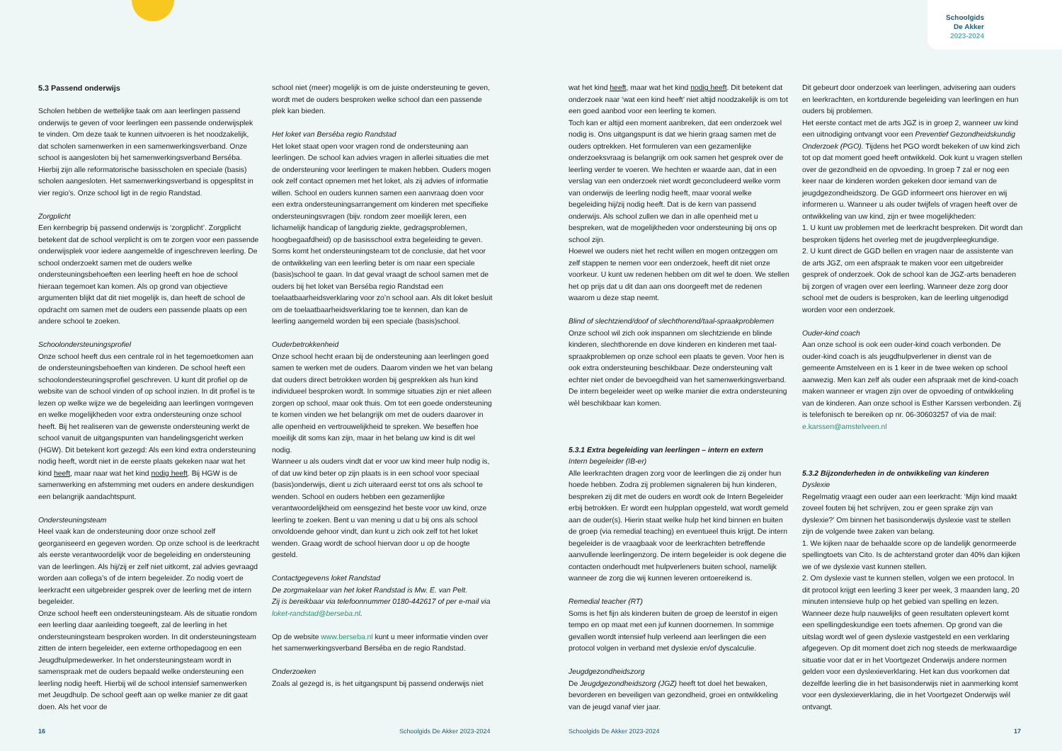Schoolgids
De Akker
2023-2024
5.3 Passend onderwijs
Scholen hebben de wettelijke taak om aan leerlingen passend onderwijs te geven of voor leerlingen een passende onderwijsplek te vinden. Om deze taak te kunnen uitvoeren is het noodzakelijk, dat scholen samenwerken in een samenwerkingsverband. Onze school is aangesloten bij het samenwerkingsverband Berséba. Hierbij zijn alle reformatorische basisscholen en speciale (basis) scholen aangesloten. Het samenwerkingsverband is opgesplitst in vier regio’s. Onze school ligt in de regio Randstad.
Zorgplicht
Een kernbegrip bij passend onderwijs is ‘zorgplicht’. Zorgplicht betekent dat de school verplicht is om te zorgen voor een passende onderwijsplek voor iedere aangemelde of ingeschreven leerling. De school onderzoekt samen met de ouders welke ondersteuningsbehoeften een leerling heeft en hoe de school hieraan tegemoet kan komen. Als op grond van objectieve argumenten blijkt dat dit niet mogelijk is, dan heeft de school de opdracht om samen met de ouders een passende plaats op een andere school te zoeken.
Schoolondersteuningsprofiel
Onze school heeft dus een centrale rol in het tegemoetkomen aan de ondersteuningsbehoeften van kinderen. De school heeft een schoolondersteuningsprofiel geschreven. U kunt dit profiel op de website van de school vinden of op school inzien. In dit profiel is te lezen op welke wijze we de begeleiding aan leerlingen vormgeven en welke mogelijkheden voor extra ondersteuning onze school heeft. Bij het realiseren van de gewenste ondersteuning werkt de school vanuit de uitgangspunten van handelingsgericht werken (HGW). Dit betekent kort gezegd: Als een kind extra ondersteuning nodig heeft, wordt niet in de eerste plaats gekeken naar wat het kind heeft, maar naar wat het kind nodig heeft. Bij HGW is de samenwerking en afstemming met ouders en andere deskundigen een belangrijk aandachtspunt.
Ondersteuningsteam
Heel vaak kan de ondersteuning door onze school zelf georganiseerd en gegeven worden. Op onze school is de leerkracht als eerste verantwoordelijk voor de begeleiding en ondersteuning van de leerlingen. Als hij/zij er zelf niet uitkomt, zal advies gevraagd worden aan collega’s of de intern begeleider. Zo nodig voert de leerkracht een uitgebreider gesprek over de leerling met de intern begeleider.
Onze school heeft een ondersteuningsteam. Als de situatie rondom een leerling daar aanleiding toegeeft, zal de leerling in het ondersteuningsteam besproken worden. In dit ondersteuningsteam zitten de intern begeleider, een externe orthopedagoog en een Jeugdhulpmedewerker. In het ondersteuningsteam wordt in samenspraak met de ouders bepaald welke ondersteuning een leerling nodig heeft. Hierbij wil de school intensief samenwerken met Jeugdhulp. De school geeft aan op welke manier ze dit gaat doen. Als het voor de
school niet (meer) mogelijk is om de juiste ondersteuning te geven, wordt met de ouders besproken welke school dan een passende plek kan bieden.
Het loket van Berséba regio Randstad
Het loket staat open voor vragen rond de ondersteuning aan leerlingen. De school kan advies vragen in allerlei situaties die met de ondersteuning voor leerlingen te maken hebben. Ouders mogen ook zelf contact opnemen met het loket, als zij advies of informatie willen. School en ouders kunnen samen een aanvraag doen voor een extra ondersteuningsarrangement om kinderen met specifieke ondersteuningsvragen (bijv. rondom zeer moeilijk leren, een lichamelijk handicap of langdurig ziekte, gedragsproblemen, hoogbegaafdheid) op de basisschool extra begeleiding te geven.
Soms komt het ondersteuningsteam tot de conclusie, dat het voor de ontwikkeling van een leerling beter is om naar een speciale (basis)school te gaan. In dat geval vraagt de school samen met de ouders bij het loket van Berséba regio Randstad een toelaatbaarheidsverklaring voor zo’n school aan. Als dit loket besluit om de toelaatbaarheidsverklaring toe te kennen, dan kan de leerling aangemeld worden bij een speciale (basis)school.
Ouderbetrokkenheid
Onze school hecht eraan bij de ondersteuning aan leerlingen goed samen te werken met de ouders. Daarom vinden we het van belang dat ouders direct betrokken worden bij gesprekken als hun kind individueel besproken wordt. In sommige situaties zijn er niet alleen zorgen op school, maar ook thuis. Om tot een goede ondersteuning te komen vinden we het belangrijk om met de ouders daarover in alle openheid en vertrouwelijkheid te spreken. We beseffen hoe moeilijk dit soms kan zijn, maar in het belang uw kind is dit wel nodig.
Wanneer u als ouders vindt dat er voor uw kind meer hulp nodig is, of dat uw kind beter op zijn plaats is in een school voor speciaal (basis)onderwijs, dient u zich uiteraard eerst tot ons als school te wenden. School en ouders hebben een gezamenlijke verantwoordelijkheid om eensgezind het beste voor uw kind, onze leerling te zoeken. Bent u van mening u dat u bij ons als school onvoldoende gehoor vindt, dan kunt u zich ook zelf tot het loket wenden. Graag wordt de school hiervan door u op de hoogte gesteld.
Contactgegevens loket Randstad
De zorgmakelaar van het loket Randstad is Mw. E. van Pelt.
Zij is bereikbaar via telefoonnummer 0180-442617 of per e-mail via loket-randstad@berseba.nl.
Op de website www.berseba.nl kunt u meer informatie vinden over het samenwerkingsverband Berséba en de regio Randstad.
Onderzoeken
Zoals al gezegd is, is het uitgangspunt bij passend onderwijs niet
wat het kind heeft, maar wat het kind nodig heeft. Dit betekent dat onderzoek naar ‘wat een kind heeft’ niet altijd noodzakelijk is om tot een goed aanbod voor een leerling te komen.
Toch kan er altijd een moment aanbreken, dat een onderzoek wel nodig is. Ons uitgangspunt is dat we hierin graag samen met de ouders optrekken. Het formuleren van een gezamenlijke onderzoeksvraag is belangrijk om ook samen het gesprek over de leerling verder te voeren. We hechten er waarde aan, dat in een verslag van een onderzoek niet wordt geconcludeerd welke vorm van onderwijs de leerling nodig heeft, maar vooral welke begeleiding hij/zij nodig heeft. Dat is de kern van passend onderwijs. Als school zullen we dan in alle openheid met u bespreken, wat de mogelijkheden voor ondersteuning bij ons op school zijn.
Hoewel we ouders niet het recht willen en mogen ontzeggen om zelf stappen te nemen voor een onderzoek, heeft dit niet onze voorkeur. U kunt uw redenen hebben om dit wel te doen. We stellen het op prijs dat u dit dan aan ons doorgeeft met de redenen waarom u deze stap neemt.
Blind of slechtziend/doof of slechthorend/taal-spraakproblemen
Onze school wil zich ook inspannen om slechtziende en blinde kinderen, slechthorende en dove kinderen en kinderen met taal-spraakproblemen op onze school een plaats te geven. Voor hen is ook extra ondersteuning beschikbaar. Deze ondersteuning valt echter niet onder de bevoegdheid van het samenwerkingsverband. De intern begeleider weet op welke manier die extra ondersteuning wèl beschikbaar kan komen.
5.3.1 Extra begeleiding van leerlingen – intern en extern
Intern begeleider (IB-er)
Alle leerkrachten dragen zorg voor de leerlingen die zij onder hun hoede hebben. Zodra zij problemen signaleren bij hun kinderen, bespreken zij dit met de ouders en wordt ook de Intern Begeleider erbij betrokken. Er wordt een hulpplan opgesteld, wat wordt gemeld aan de ouder(s). Hierin staat welke hulp het kind binnen en buiten de groep (via remedial teaching) en eventueel thuis krijgt. De intern begeleider is de vraagbaak voor de leerkrachten betreffende aanvullende leerlingenzorg. De intern begeleider is ook degene die contacten onderhoudt met hulpverleners buiten school, namelijk wanneer de zorg die wij kunnen leveren ontoereikend is.
Remedial teacher (RT)
Soms is het fijn als kinderen buiten de groep de leerstof in eigen tempo en op maat met een juf kunnen doornemen. In sommige gevallen wordt intensief hulp verleend aan leerlingen die een protocol volgen in verband met dyslexie en/of dyscalculie.
Jeugdgezondheidszorg
De Jeugdgezondheidszorg (JGZ) heeft tot doel het bewaken, bevorderen en beveiligen van gezondheid, groei en ontwikkeling van de jeugd vanaf vier jaar.
Dit gebeurt door onderzoek van leerlingen, advisering aan ouders en leerkrachten, en kortdurende begeleiding van leerlingen en hun ouders bij problemen.
Het eerste contact met de arts JGZ is in groep 2, wanneer uw kind een uitnodiging ontvangt voor een Preventief Gezondheidskundig Onderzoek (PGO). Tijdens het PGO wordt bekeken of uw kind zich tot op dat moment goed heeft ontwikkeld. Ook kunt u vragen stellen over de gezondheid en de opvoeding. In groep 7 zal er nog een keer naar de kinderen worden gekeken door iemand van de jeugdgezondheidszorg. De GGD informeert ons hierover en wij informeren u. Wanneer u als ouder twijfels of vragen heeft over de ontwikkeling van uw kind, zijn er twee mogelijkheden:
1. U kunt uw problemen met de leerkracht bespreken. Dit wordt dan besproken tijdens het overleg met de jeugdverpleegkundige.
2. U kunt direct de GGD bellen en vragen naar de assistente van de arts JGZ, om een afspraak te maken voor een uitgebreider gesprek of onderzoek. Ook de school kan de JGZ-arts benaderen bij zorgen of vragen over een leerling. Wanneer deze zorg door school met de ouders is besproken, kan de leerling uitgenodigd worden voor een onderzoek.
Ouder-kind coach
Aan onze school is ook een ouder-kind coach verbonden. De ouder-kind coach is als jeugdhulpverlener in dienst van de gemeente Amstelveen en is 1 keer in de twee weken op school aanwezig. Men kan zelf als ouder een afspraak met de kind-coach maken wanneer er vragen zijn over de opvoeding of ontwikkeling van de kinderen. Aan onze school is Esther Karssen verbonden. Zij is telefonisch te bereiken op nr. 06-30603257 of via de mail: e.karssen@amstelveen.nl
5.3.2 Bijzonderheden in de ontwikkeling van kinderen
Dyslexie
Regelmatig vraagt een ouder aan een leerkracht: ‘Mijn kind maakt zoveel fouten bij het schrijven, zou er geen sprake zijn van dyslexie?’ Om binnen het basisonderwijs dyslexie vast te stellen zijn de volgende twee zaken van belang.
1. We kijken naar de behaalde score op de landelijk genormeerde spellingtoets van Cito. Is de achterstand groter dan 40% dan kijken we of we dyslexie vast kunnen stellen.
2. Om dyslexie vast te kunnen stellen, volgen we een protocol. In dit protocol krijgt een leerling 3 keer per week, 3 maanden lang, 20 minuten intensieve hulp op het gebied van spelling en lezen. Wanneer deze hulp nauwelijks of geen resultaten oplevert komt een spellingdeskundige een toets afnemen. Op grond van die uitslag wordt wel of geen dyslexie vastgesteld en een verklaring afgegeven. Op dit moment doet zich nog steeds de merkwaardige situatie voor dat er in het Voortgezet Onderwijs andere normen gelden voor een dyslexieverklaring. Het kan dus voorkomen dat dezelfde leerling die in het basisonderwijs niet in aanmerking komt voor een dyslexieverklaring, die in het Voortgezet Onderwijs wél ontvangt.
16 Schoolgids De Akker 2023-2024 Schoolgids De Akker 2023-2024 17